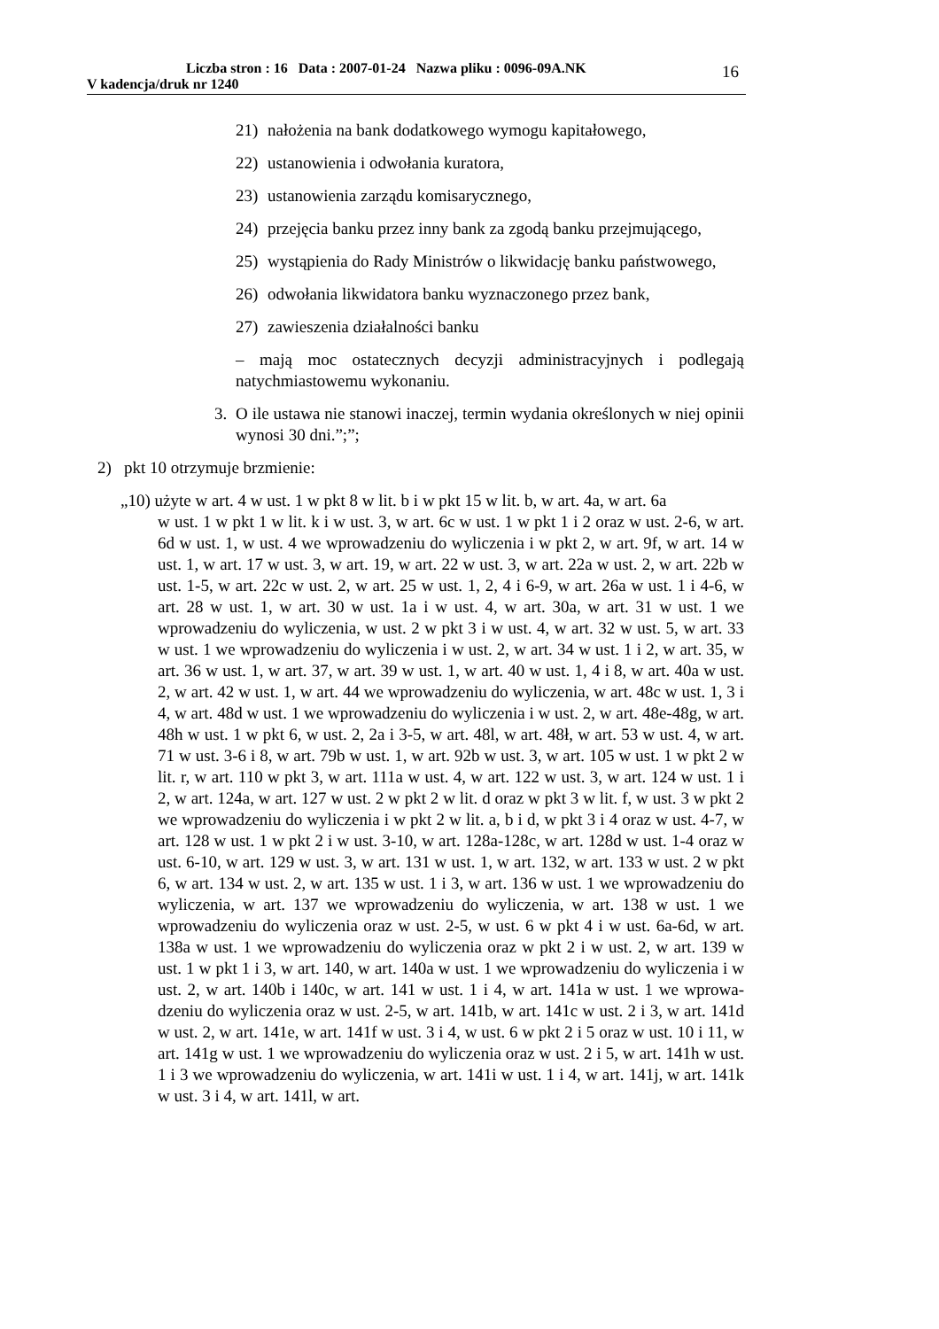Liczba stron : 16 Data : 2007-01-24 Nazwa pliku : 0096-09A.NK
V kadencja/druk nr 1240
16
21) nałożenia na bank dodatkowego wymogu kapitałowego,
22) ustanowienia i odwołania kuratora,
23) ustanowienia zarządu komisarycznego,
24) przejęcia banku przez inny bank za zgodą banku przejmują­cego,
25) wystąpienia do Rady Ministrów o likwidację banku pań­stwowego,
26) odwołania likwidatora banku wyznaczonego przez bank,
27) zawieszenia działalności banku
– mają moc ostatecznych decyzji administracyjnych i podlegają natychmiastowemu wykonaniu.
3. O ile ustawa nie stanowi inaczej, termin wydania określonych w niej opinii wynosi 30 dni.”;”;
2) pkt 10 otrzymuje brzmienie:
„10) użyte w art. 4 w ust. 1 w pkt 8 w lit. b i w pkt 15 w lit. b, w art. 4a, w art. 6a
w ust. 1 w pkt 1 w lit. k i w ust. 3, w art. 6c w ust. 1 w pkt 1 i 2 oraz w ust. 2-6, w art. 6d w ust. 1, w ust. 4 we wprowadzeniu do wyliczenia i w pkt 2, w art. 9f, w art. 14 w ust. 1, w art. 17 w ust. 3, w art. 19, w art. 22 w ust. 3, w art. 22a w ust. 2, w art. 22b w ust. 1-5, w art. 22c w ust. 2, w art. 25 w ust. 1, 2, 4 i 6-9, w art. 26a w ust. 1 i 4-6, w art. 28 w ust. 1, w art. 30 w ust. 1a i w ust. 4, w art. 30a, w art. 31 w ust. 1 we wprowadzeniu do wyliczenia, w ust. 2 w pkt 3 i w ust. 4, w art. 32 w ust. 5, w art. 33 w ust. 1 we wprowa­dzeniu do wyliczenia i w ust. 2, w art. 34 w ust. 1 i 2, w art. 35, w art. 36 w ust. 1, w art. 37, w art. 39 w ust. 1, w art. 40 w ust. 1, 4 i 8, w art. 40a w ust. 2, w art. 42 w ust. 1, w art. 44 we wprowadzeniu do wyliczenia, w art. 48c w ust. 1, 3 i 4, w art. 48d w ust. 1 we wprowadzeniu do wyliczenia i w ust. 2, w art. 48e-48g, w art. 48h w ust. 1 w pkt 6, w ust. 2, 2a i 3-5, w art. 48l, w art. 48ł, w art. 53 w ust. 4, w art. 71 w ust. 3-6 i 8, w art. 79b w ust. 1, w art. 92b w ust. 3, w art. 105 w ust. 1 w pkt 2 w lit. r, w art. 110 w pkt 3, w art. 111a w ust. 4, w art. 122 w ust. 3, w art. 124 w ust. 1 i 2, w art. 124a, w art. 127 w ust. 2 w pkt 2 w lit. d oraz w pkt 3 w lit. f, w ust. 3 w pkt 2 we wpro­wadzeniu do wyliczenia i w pkt 2 w lit. a, b i d, w pkt 3 i 4 oraz w ust. 4-7, w art. 128 w ust. 1 w pkt 2 i w ust. 3-10, w art. 128a-128c, w art. 128d w ust. 1-4 oraz w ust. 6-10, w art. 129 w ust. 3, w art. 131 w ust. 1, w art. 132, w art. 133 w ust. 2 w pkt 6, w art. 134 w ust. 2, w art. 135 w ust. 1 i 3, w art. 136 w ust. 1 we wprowadzeniu do wyliczenia, w art. 137 we wprowadzeniu do wyliczenia, w art. 138 w ust. 1 we wprowadzeniu do wyliczenia oraz w ust. 2-5, w ust. 6 w pkt 4 i w ust. 6a-6d, w art. 138a w ust. 1 we wprowa­dzeniu do wyliczenia oraz w pkt 2 i w ust. 2, w art. 139 w ust. 1 w pkt 1 i 3, w art. 140, w art. 140a w ust. 1 we wprowadzeniu do wyliczenia i w ust. 2, w art. 140b i 140c, w art. 141 w ust. 1 i 4, w art. 141a w ust. 1 we wprowa­dzeniu do wyliczenia oraz w ust. 2-5, w art. 141b, w art. 141c w ust. 2 i 3, w art. 141d w ust. 2, w art. 141e, w art. 141f w ust. 3 i 4, w ust. 6 w pkt 2 i 5 oraz w ust. 10 i 11, w art. 141g w ust. 1 we wprowadzeniu do wyliczenia oraz w ust. 2 i 5, w art. 141h w ust. 1 i 3 we wprowadzeniu do wyliczenia, w art. 141i w ust. 1 i 4, w art. 141j, w art. 141k w ust. 3 i 4, w art. 141l, w art.